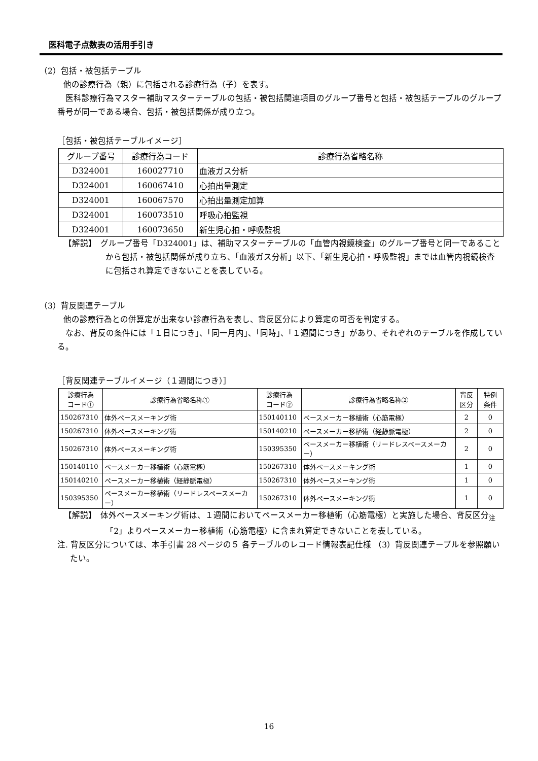医科電子点数表の活用手引き
（2）包括・被包括テーブル
他の診療行為（親）に包括される診療行為（子）を表す。
医科診療行為マスター補助マスターテーブルの包括・被包括関連項目のグループ番号と包括・被包括テーブルのグループ番号が同一である場合、包括・被包括関係が成り立つ。
［包括・被包括テーブルイメージ］
| グループ番号 | 診療行為コード | 診療行為省略名称 |
| --- | --- | --- |
| D324001 | 160027710 | 血液ガス分析 |
| D324001 | 160067410 | 心拍出量測定 |
| D324001 | 160067570 | 心拍出量測定加算 |
| D324001 | 160073510 | 呼吸心拍監視 |
| D324001 | 160073650 | 新生児心拍・呼吸監視 |
【解説】　グループ番号「D324001」は、補助マスターテーブルの「血管内視鏡検査」のグループ番号と同一であることから包括・被包括関係が成り立ち、「血液ガス分析」以下、「新生児心拍・呼吸監視」までは血管内視鏡検査に包括され算定できないことを表している。
（3）背反関連テーブル
他の診療行為との併算定が出来ない診療行為を表し、背反区分により算定の可否を判定する。
なお、背反の条件には「１日につき」、「同一月内」、「同時」、「１週間につき」があり、それぞれのテーブルを作成している。
［背反関連テーブルイメージ（１週間につき）］
| 診療行為 コード① | 診療行為省略名称① | 診療行為 コード② | 診療行為省略名称② | 背反 区分 | 特例 条件 |
| --- | --- | --- | --- | --- | --- |
| 150267310 | 体外ペースメーキング術 | 150140110 | ペースメーカー移植術（心筋電極） | 2 | 0 |
| 150267310 | 体外ペースメーキング術 | 150140210 | ペースメーカー移植術（経静脈電極） | 2 | 0 |
| 150267310 | 体外ペースメーキング術 | 150395350 | ペースメーカー移植術（リードレスペースメーカー） | 2 | 0 |
| 150140110 | ペースメーカー移植術（心筋電極） | 150267310 | 体外ペースメーキング術 | 1 | 0 |
| 150140210 | ペースメーカー移植術（経静脈電極） | 150267310 | 体外ペースメーキング術 | 1 | 0 |
| 150395350 | ペースメーカー移植術（リードレスペースメーカー） | 150267310 | 体外ペースメーキング術 | 1 | 0 |
【解説】　体外ペースメーキング術は、１週間においてペースメーカー移植術（心筋電極）と実施した場合、背反区分<sub>注</sub>「2」よりペースメーカー移植術（心筋電極）に含まれ算定できないことを表している。
注. 背反区分については、本手引書 28 ページの５ 各テーブルのレコード情報表記仕様 （3）背反関連テーブルを参照願いたい。
16